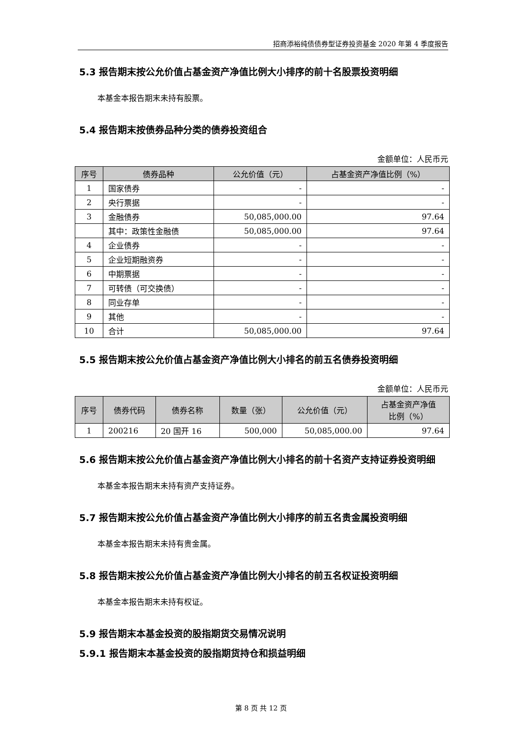招商添裕纯债债券型证券投资基金 2020 年第 4 季度报告
5.3 报告期末按公允价值占基金资产净值比例大小排序的前十名股票投资明细
本基金本报告期末未持有股票。
5.4 报告期末按债券品种分类的债券投资组合
金额单位：人民币元
| 序号 | 债券品种 | 公允价值（元） | 占基金资产净值比例（%） |
| --- | --- | --- | --- |
| 1 | 国家债券 | - | - |
| 2 | 央行票据 | - | - |
| 3 | 金融债券 | 50,085,000.00 | 97.64 |
| | 其中：政策性金融债 | 50,085,000.00 | 97.64 |
| 4 | 企业债券 | - | - |
| 5 | 企业短期融资券 | - | - |
| 6 | 中期票据 | - | - |
| 7 | 可转债（可交换债） | - | - |
| 8 | 同业存单 | - | - |
| 9 | 其他 | - | - |
| 10 | 合计 | 50,085,000.00 | 97.64 |
5.5 报告期末按公允价值占基金资产净值比例大小排名的前五名债券投资明细
金额单位：人民币元
| 序号 | 债券代码 | 债券名称 | 数量（张） | 公允价值（元） | 占基金资产净值 比例（%） |
| --- | --- | --- | --- | --- | --- |
| 1 | 200216 | 20 国开 16 | 500,000 | 50,085,000.00 | 97.64 |
5.6 报告期末按公允价值占基金资产净值比例大小排名的前十名资产支持证券投资明细
本基金本报告期末未持有资产支持证券。
5.7 报告期末按公允价值占基金资产净值比例大小排序的前五名贵金属投资明细
本基金本报告期末未持有贵金属。
5.8 报告期末按公允价值占基金资产净值比例大小排名的前五名权证投资明细
本基金本报告期末未持有权证。
5.9 报告期末本基金投资的股指期货交易情况说明
5.9.1 报告期末本基金投资的股指期货持仓和损益明细
第 8 页 共 12 页